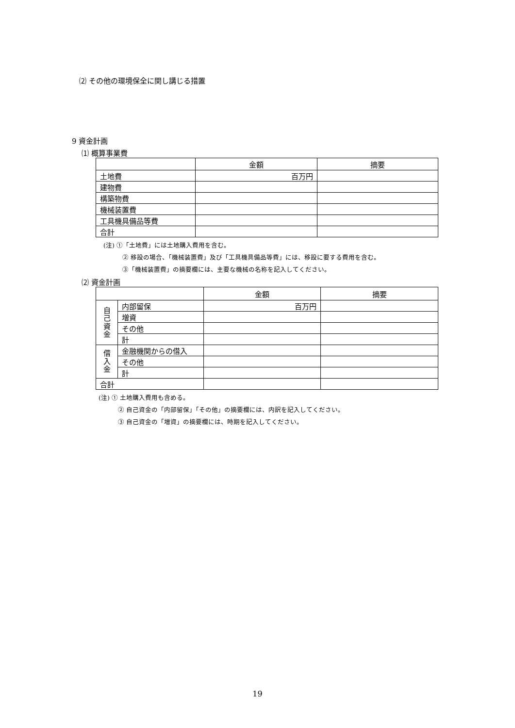⑵ その他の環境保全に関し講じる措置
9 資金計画
⑴ 概算事業費
| | 金額 | 摘要 |
| 土地費 | 百万円 | |
| 建物費 | | |
| 構築物費 | | |
| 機械装置費 | | |
| 工具機具備品等費 | | |
| 合計 | | |
(注) ①「土地費」には土地購入費用を含む。
② 移設の場合、「機械装置費」及び「工具機具備品等費」には、移設に要する費用を含む。
③「機械装置費」の摘要欄には、主要な機械の名称を記入してください。
⑵ 資金計画
| | | 金額 | 摘要 |
| 自 己 資 金 | 内部留保 | 百万円 | |
| | 増資 | | |
| | その他 | | |
| | 計 | | |
| 借 入 金 | 金融機関からの借入 | | |
| | その他 | | |
| | 計 | | |
| 合計 | | | |
(注) ① 土地購入費用も含める。
② 自己資金の「内部留保」「その他」の摘要欄には、内訳を記入してください。
③ 自己資金の「増資」の摘要欄には、時期を記入してください。
19